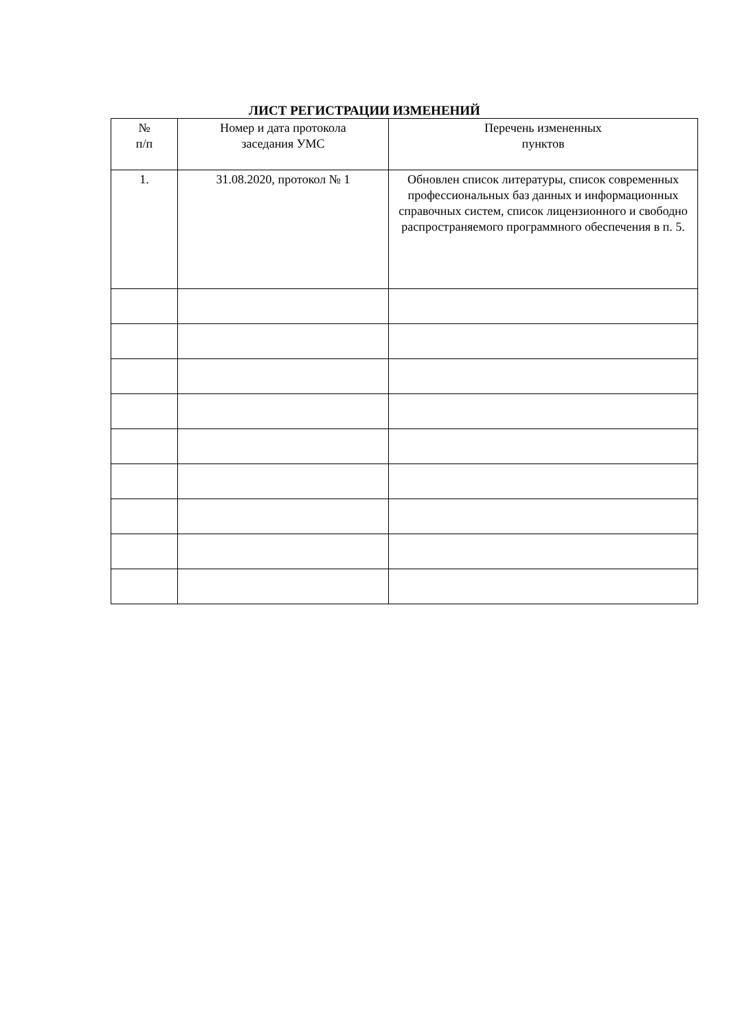ЛИСТ РЕГИСТРАЦИИ ИЗМЕНЕНИЙ
| № п/п | Номер и дата протокола заседания УМС | Перечень измененных пунктов |
| --- | --- | --- |
| 1. | 31.08.2020, протокол № 1 | Обновлен список литературы, список современных профессиональных баз данных и информационных справочных систем, список лицензионного и свободно распространяемого программного обеспечения в п. 5. |